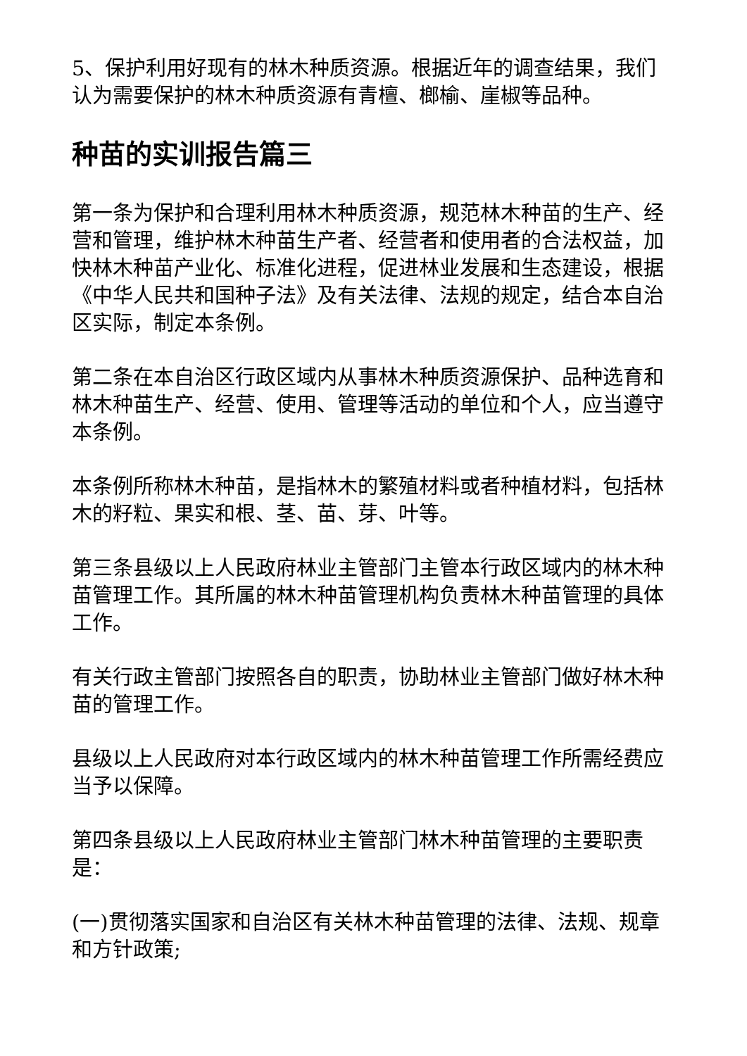5、保护利用好现有的林木种质资源。根据近年的调查结果，我们认为需要保护的林木种质资源有青檀、榔榆、崖椒等品种。
种苗的实训报告篇三
第一条为保护和合理利用林木种质资源，规范林木种苗的生产、经营和管理，维护林木种苗生产者、经营者和使用者的合法权益，加快林木种苗产业化、标准化进程，促进林业发展和生态建设，根据《中华人民共和国种子法》及有关法律、法规的规定，结合本自治区实际，制定本条例。
第二条在本自治区行政区域内从事林木种质资源保护、品种选育和林木种苗生产、经营、使用、管理等活动的单位和个人，应当遵守本条例。
本条例所称林木种苗，是指林木的繁殖材料或者种植材料，包括林木的籽粒、果实和根、茎、苗、芽、叶等。
第三条县级以上人民政府林业主管部门主管本行政区域内的林木种苗管理工作。其所属的林木种苗管理机构负责林木种苗管理的具体工作。
有关行政主管部门按照各自的职责，协助林业主管部门做好林木种苗的管理工作。
县级以上人民政府对本行政区域内的林木种苗管理工作所需经费应当予以保障。
第四条县级以上人民政府林业主管部门林木种苗管理的主要职责是：
(一)贯彻落实国家和自治区有关林木种苗管理的法律、法规、规章和方针政策;